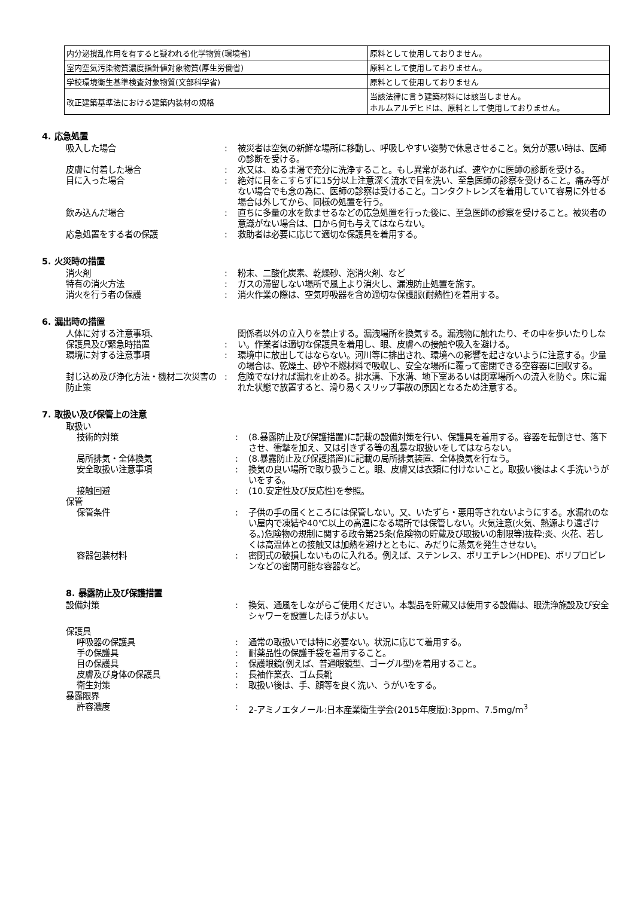| 内分泌撹乱作用を有すると疑われる化学物質(環境省) | 原料として使用しておりません。 |
| 室内空気汚染物質濃度指針値対象物質(厚生労働省) | 原料として使用しておりません。 |
| 学校環境衛生基準検査対象物質(文部科学省) | 原料として使用しておりません |
| 改正建築基準法における建築内装材の規格 | 当該法律に言う建築材料には該当しません。 ホルムアルデヒドは、原料として使用しておりません。 |
4. 応急処置
| 吸入した場合 | : | 被災者は空気の新鮮な場所に移動し、呼吸しやすい姿勢で休息させること。気分が悪い時は、医師の診断を受ける。 |
| 皮膚に付着した場合 | : | 水又は、ぬるま湯で充分に洗浄すること。もし異常があれば、速やかに医師の診断を受ける。 |
| 目に入った場合 | : | 絶対に目をこすらずに15分以上注意深く流水で目を洗い、至急医師の診察を受けること。痛み等がない場合でも念の為に、医師の診察は受けること。コンタクトレンズを着用していて容易に外せる場合は外してから、同様の処置を行う。 |
| 飲み込んだ場合 | : | 直ちに多量の水を飲ませるなどの応急処置を行った後に、至急医師の診察を受けること。被災者の意識がない場合は、口から何も与えてはならない。 |
| 応急処置をする者の保護 | : | 救助者は必要に応じて適切な保護具を着用する。 |
5. 火災時の措置
| 消火剤 | : | 粉末、二酸化炭素、乾燥砂、泡消火剤、など |
| 特有の消火方法 | : | ガスの滞留しない場所で風上より消火し、漏洩防止処置を施す。 |
| 消火を行う者の保護 | : | 消火作業の際は、空気呼吸器を含め適切な保護服(耐熱性)を着用する。 |
6. 漏出時の措置
| 人体に対する注意事項、 保護具及び緊急時措置 | : | 関係者以外の立入りを禁止する。漏洩場所を換気する。漏洩物に触れたり、その中を歩いたりしない。作業者は適切な保護具を着用し、眼、皮膚への接触や吸入を避ける。 |
| 環境に対する注意事項 | : | 環境中に放出してはならない。河川等に排出され、環境への影響を起さないように注意する。少量の場合は、乾燥土、砂や不燃材料で吸収し、安全な場所に覆って密閉できる空容器に回収する。 |
| 封じ込め及び浄化方法・機材二次災害の防止策 | : | 危険でなければ漏れを止める。排水溝、下水溝、地下室あるいは閉塞場所への流入を防ぐ。床に漏れた状態で放置すると、滑り易くスリップ事故の原因となるため注意する。 |
7. 取扱い及び保管上の注意
| 取扱い | | |
| 技術的対策 | : | (8.暴露防止及び保護措置)に記載の設備対策を行い、保護具を着用する。容器を転倒させ、落下させ、衝撃を加え、又は引きずる等の乱暴な取扱いをしてはならない。 |
| 局所排気・全体換気 | : | (8.暴露防止及び保護措置)に記載の局所排気装置、全体換気を行なう。 |
| 安全取扱い注意事項 | : | 換気の良い場所で取り扱うこと。眼、皮膚又は衣類に付けないこと。取扱い後はよく手洗いうがいをする。 |
| 接触回避 | : | (10.安定性及び反応性)を参照。 |
| 保管 | | |
| 保管条件 | : | 子供の手の届くところには保管しない。又、いたずら・悪用等されないようにする。水漏れのない屋内で凍結や40℃以上の高温になる場所では保管しない。火気注意(火気、熱源より遠ざける。)危険物の規制に関する政令第25条(危険物の貯蔵及び取扱いの制限等)抜粋;炎、火花、若しくは高温体との接触又は加熱を避けとともに、みだりに蒸気を発生させない。 |
| 容器包装材料 | : | 密閉式の破損しないものに入れる。例えば、ステンレス、ポリエチレン(HDPE)、ポリプロピレンなどの密閉可能な容器など。 |
8. 暴露防止及び保護措置
| 設備対策 | : | 換気、通風をしながらご使用ください。本製品を貯蔵又は使用する設備は、眼洗浄施設及び安全シャワーを設置したほうがよい。 |
| 保護具 | | |
| 呼吸器の保護具 | : | 通常の取扱いでは特に必要ない。状況に応じて着用する。 |
| 手の保護具 | : | 耐薬品性の保護手袋を着用すること。 |
| 目の保護具 | : | 保護眼鏡(例えば、普通眼鏡型、ゴーグル型)を着用すること。 |
| 皮膚及び身体の保護具 | : | 長袖作業衣、ゴム長靴 |
| 衛生対策 | : | 取扱い後は、手、顔等を良く洗い、うがいをする。 |
| 暴露限界 | | |
| 許容濃度 | : | 2-アミノエタノール:日本産業衛生学会(2015年度版):3ppm、7.5mg/m<sup>3</sup> |